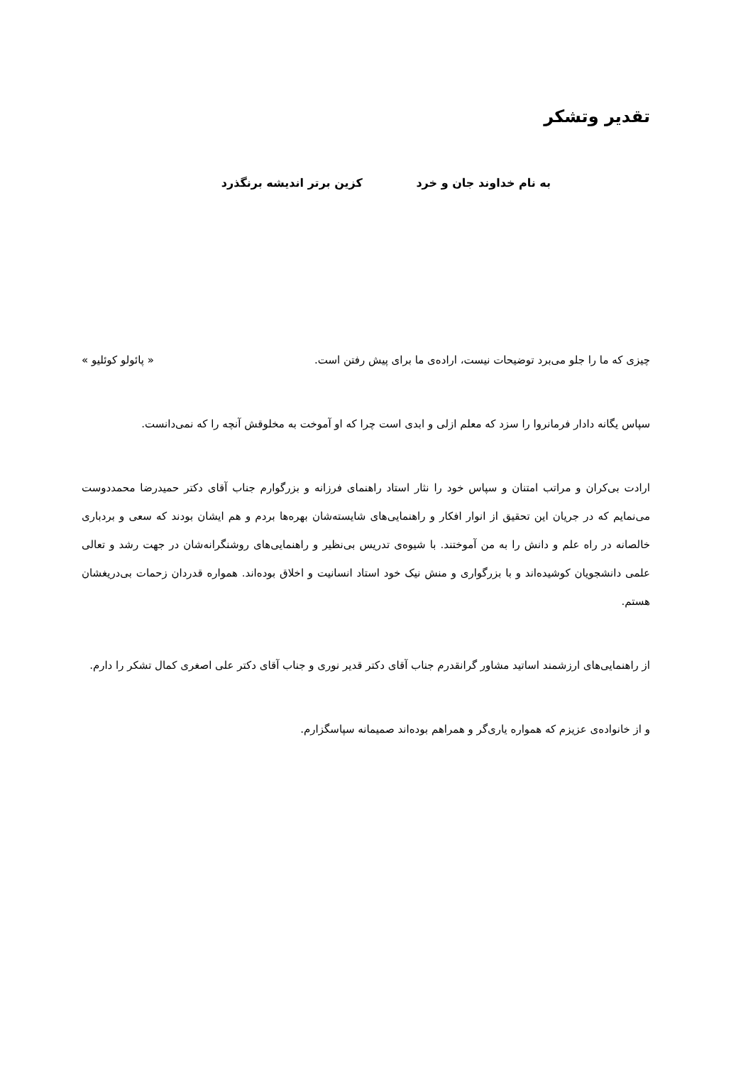تقدیر وتشکر
به نام خداوند جان و خرد کزین برتر اندیشه برنگذرد
چیزی که ما را جلو می‌برد توضیحات نیست، اراده‌ی ما برای پیش رفتن است. « پائولو کوئلیو »
سپاس یگانه دادار فرمانروا را سزد که معلم ازلی و ابدی است چرا که او آموخت به مخلوقش آنچه را که نمی‌دانست.
ارادت بی‌کران و مراتب امتنان و سپاس خود را نثار استاد راهنمای فرزانه و بزرگوارم جناب آقای دکتر حمیدرضا محمددوست می‌نمایم که در جریان این تحقیق از انوار افکار و راهنمایی‌های شایسته‌شان بهره‌ها بردم و هم ایشان بودند که سعی و بردباری خالصانه در راه علم و دانش را به من آموختند. با شیوه‌ی تدریس بی‌نظیر و راهنمایی‌های روشنگرانه‌شان در جهت رشد و تعالی علمی دانشجویان کوشیده‌اند و با بزرگواری و منش نیک خود استاد انسانیت و اخلاق بوده‌اند. همواره قدردان زحمات بی‌دریغشان هستم.
از راهنمایی‌های ارزشمند اساتید مشاور گرانقدرم جناب آقای دکتر قدیر نوری و جناب آقای دکتر علی اصغری کمال تشکر را دارم.
و از خانواده‌ی عزیزم که همواره یاری‌گر و همراهم بوده‌اند صمیمانه سپاسگزارم.